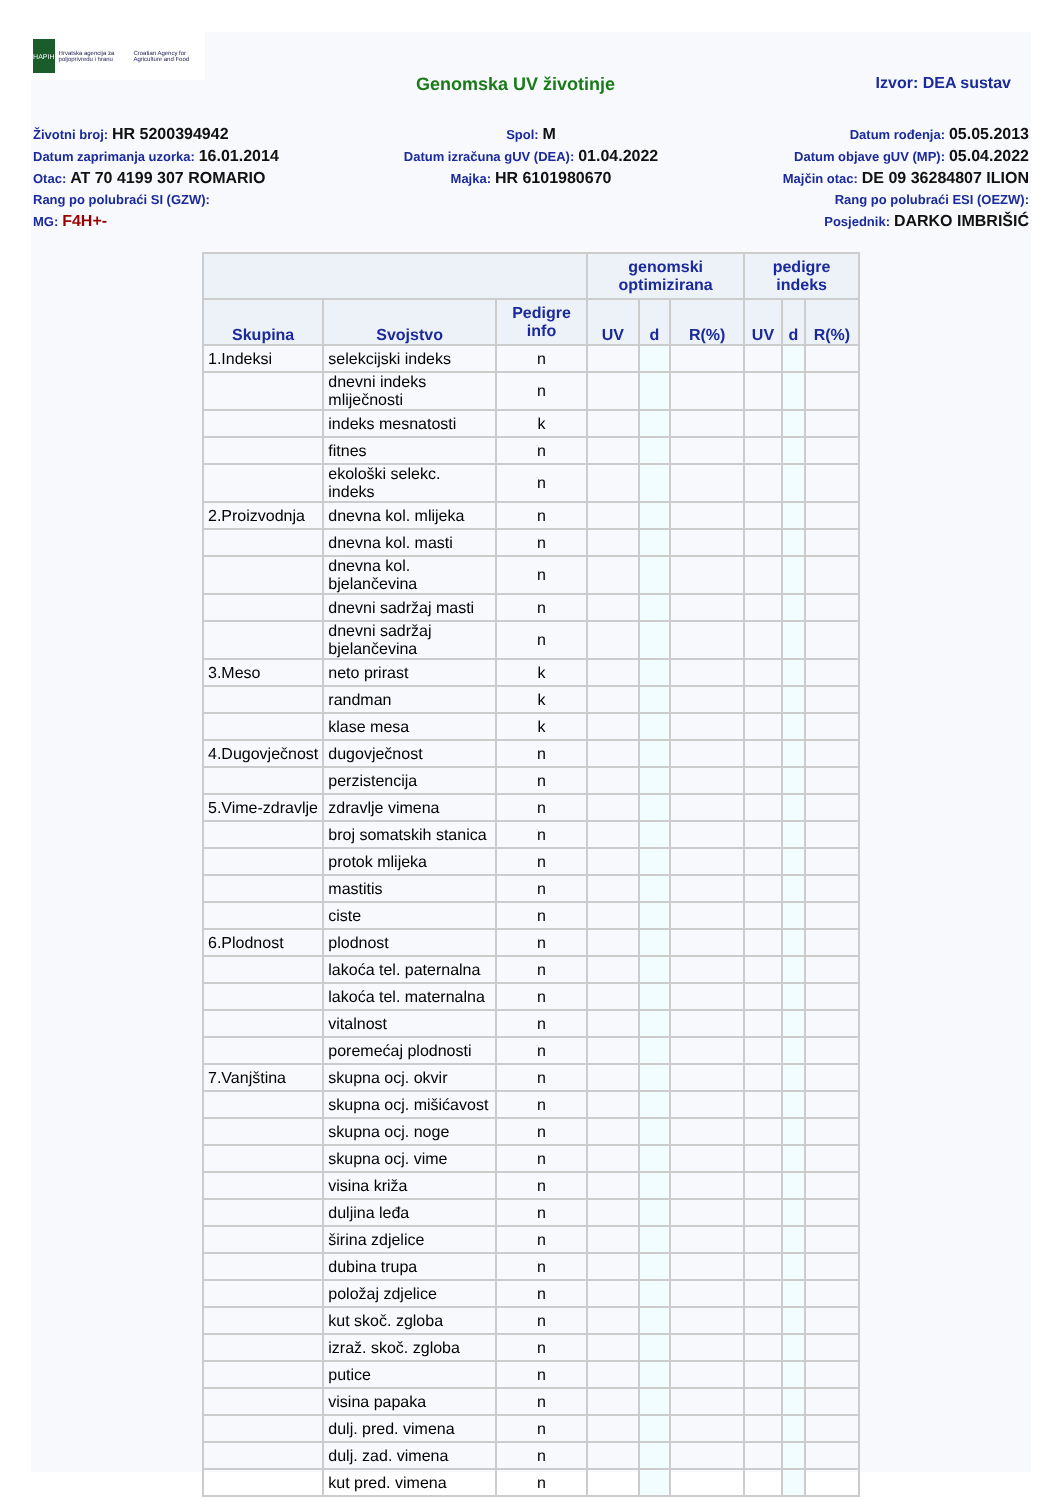HAPIH
Hrvatska agencija za poljoprivredu i hranu
Croatian Agency for Agriculture and Food
Genomska UV životinje Izvor: DEA sustav
Životni broj: HR 5200394942
Datum zaprimanja uzorka: 16.01.2014
Otac: AT 70 4199 307 ROMARIO
Rang po polubraći SI (GZW):
MG: F4H+-
Spol: M
Datum izračuna gUV (DEA): 01.04.2022
Majka: HR 6101980670
Datum rođenja: 05.05.2013
Datum objave gUV (MP): 05.04.2022
Majčin otac: DE 09 36284807 ILION
Rang po polubraći ESI (OEZW):
Posjednik: DARKO IMBRIŠIĆ
| | | | genomski optimizirana | | | pedigre indeks | | |
| --- | --- | --- | --- | --- | --- | --- | --- | --- |
| Skupina | Svojstvo | Pedigre info | UV | d | R(%) | UV | d | R(%) |
| 1.Indeksi | selekcijski indeks | n | | | | | | |
| | dnevni indeks mliječnosti | n | | | | | | |
| | indeks mesnatosti | k | | | | | | |
| | fitnes | n | | | | | | |
| | ekološki selekc. indeks | n | | | | | | |
| 2.Proizvodnja | dnevna kol. mlijeka | n | | | | | | |
| | dnevna kol. masti | n | | | | | | |
| | dnevna kol. bjelančevina | n | | | | | | |
| | dnevni sadržaj masti | n | | | | | | |
| | dnevni sadržaj bjelančevina | n | | | | | | |
| 3.Meso | neto prirast | k | | | | | | |
| | randman | k | | | | | | |
| | klase mesa | k | | | | | | |
| 4.Dugovječnost | dugovječnost | n | | | | | | |
| | perzistencija | n | | | | | | |
| 5.Vime-zdravlje | zdravlje vimena | n | | | | | | |
| | broj somatskih stanica | n | | | | | | |
| | protok mlijeka | n | | | | | | |
| | mastitis | n | | | | | | |
| | ciste | n | | | | | | |
| 6.Plodnost | plodnost | n | | | | | | |
| | lakoća tel. paternalna | n | | | | | | |
| | lakoća tel. maternalna | n | | | | | | |
| | vitalnost | n | | | | | | |
| | poremećaj plodnosti | n | | | | | | |
| 7.Vanjština | skupna ocj. okvir | n | | | | | | |
| | skupna ocj. mišićavost | n | | | | | | |
| | skupna ocj. noge | n | | | | | | |
| | skupna ocj. vime | n | | | | | | |
| | visina križa | n | | | | | | |
| | duljina leđa | n | | | | | | |
| | širina zdjelice | n | | | | | | |
| | dubina trupa | n | | | | | | |
| | položaj zdjelice | n | | | | | | |
| | kut skoč. zgloba | n | | | | | | |
| | izraž. skoč. zgloba | n | | | | | | |
| | putice | n | | | | | | |
| | visina papaka | n | | | | | | |
| | dulj. pred. vimena | n | | | | | | |
| | dulj. zad. vimena | n | | | | | | |
| | kut pred. vimena | n | | | | | | |